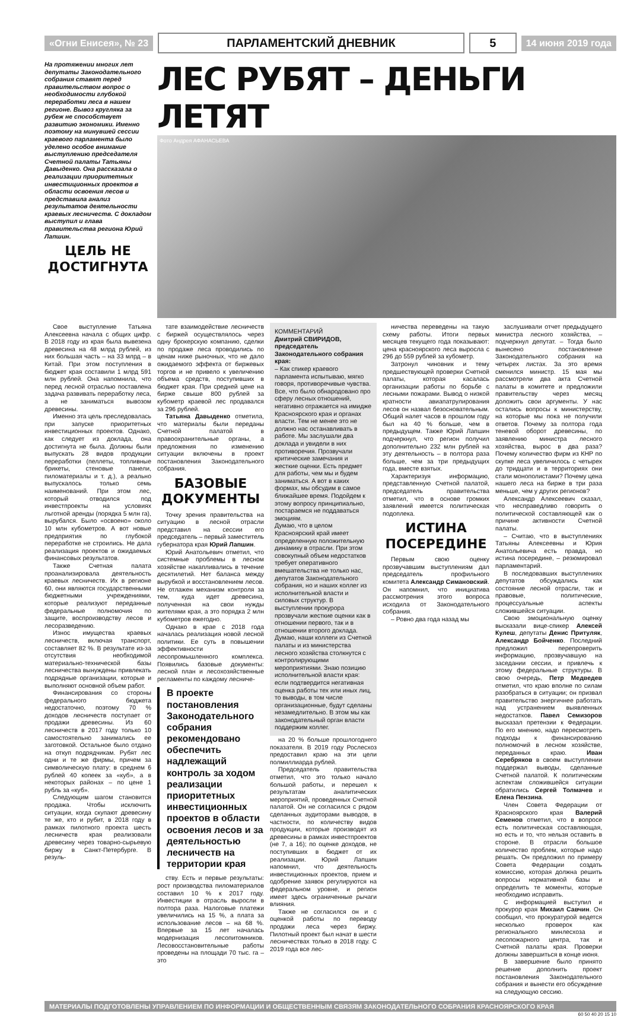«Огни Енисея», № 23
ПАРЛАМЕНТСКИЙ ДНЕВНИК 5
14 июня 2019 года
На протяжении многих лет депутаты Законодательного собрания ставят перед правительством вопрос о необходимости глубокой переработки леса в нашем регионе. Вывоз кругляка за рубеж не способствует развитию экономики. Именно поэтому на минувшей сессии краевого парламента было уделено особое внимание выступлению председателя Счетной палаты Татьяны Давыденко. Она рассказала о реализации приоритетных инвестиционных проектов в области освоения лесов и представила анализ результатов деятельности краевых лесничеств. С докладом выступил и глава правительства региона Юрий Лапшин.
ЦЕЛЬ НЕ ДОСТИГНУТА
ЛЕС РУБЯТ – ДЕНЬГИ ЛЕТЯТ
Фото Андрея АФАНАСЬЕВА
Свое выступление Татьяна Алексеевна начала с общих цифр. В 2018 году из края была вывезена древесина на 48 млрд рублей, из них большая часть – на 33 млрд – в Китай. При этом поступления в бюджет края составили 1 млрд 591 млн рублей. Она напомнила, что перед лесной отраслью поставлена задача развивать переработку леса, а не заниматься вывозом древесины.
Именно эта цель преследовалась при запуске приоритетных инвестиционных проектов. Однако, как следует из доклада, она достигнута не была. Должны были выпускать 28 видов продукции переработки (пеллеты, топливные брикеты, стеновые панели, пиломатериалы и т. д.), а реально выпускалось только семь наименований. При этом лес, который отводился под инвестпроекты на условиях льготной аренды (порядка 5 млн га), вырубался. Было «освоено» около 10 млн кубометров. А вот новые предприятия по глубокой переработке не строились. Не дала реализация проектов и ожидаемых финансовых результатов.
Также Счетная палата проанализировала деятельность краевых лесничеств. Их в регионе 60, они являются государственными бюджетными учреждениями, которые реализуют переданные федеральные полномочия по защите, воспроизводству лесов и лесоразведению.
Износ имущества краевых лесничеств, включая транспорт, составляет 82 %. В результате из-за отсутствия необходимой материально-технической базы лесничества вынуждены привлекать подрядные организации, которые и выполняют основной объем работ.
Финансирования со стороны федерального бюджета недостаточно, поэтому 70 % доходов лесничеств поступает от продажи древесины. Из 60 лесничеств в 2017 году только 10 самостоятельно занимались ее заготовкой. Остальное было отдано на откуп подрядчикам. Рубят лес одни и те же фирмы, причем за символическую плату: в среднем 6 рублей 40 копеек за «куб», а в некоторых районах – по цене 1 рубль за «куб».
Следующим шагом становится продажа. Чтобы исключить ситуации, когда скупают древесину те же, кто и рубит, в 2018 году в рамках пилотного проекта шесть лесничеств края реализовали древесину через товарно-сырьевую биржу в Санкт-Петербурге. В резуль-
тате взаимодействие лесничеств с биржей осуществлялось через одну брокерскую компанию, сделки по продаже леса проводились по ценам ниже рыночных, что не дало ожидаемого эффекта от биржевых торгов и не привело к увеличению объема средств, поступивших в бюджет края. При средней цене на бирже свыше 800 рублей за кубометр краевой лес продавался за 296 рублей.
Татьяна Давыденко отметила, что материалы были переданы Счетной палатой в правоохранительные органы, а предложения по изменению ситуации включены в проект постановления Законодательного собрания.
БАЗОВЫЕ ДОКУМЕНТЫ
Точку зрения правительства на ситуацию в лесной отрасли представил на сессии его председатель – первый заместитель губернатора края Юрий Лапшин.
Юрий Анатольевич отметил, что системные проблемы в лесном хозяйстве накапливались в течение десятилетий. Нет баланса между вырубкой и восстановлением лесов. Не отлажен механизм контроля за тем, куда идет древесина, полученная на свои нужды жителями края, а это порядка 2 млн кубометров ежегодно.
Однако в крае с 2018 года началась реализация новой лесной политики. Ее суть в повышении эффективности лесопромышленного комплекса. Появились базовые документы: лесной план и лесохозяйственные регламенты по каждому лесниче-
В проекте постановления Законодательного собрания рекомендовано обеспечить надлежащий контроль за ходом реализации приоритетных инвестиционных проектов в области освоения лесов и за деятельностью лесничеств на территории края
ству. Есть и первые результаты: рост производства пиломатериалов составил 10 % к 2017 году. Инвестиции в отрасль выросли в полтора раза. Налоговые платежи увеличились на 15 %, а плата за использование лесов – на 68 %. Впервые за 15 лет началась модернизация лесопитомников. Лесовосстановительные работы проведены на площади 70 тыс. га – это
КОММЕНТАРИЙ
Дмитрий СВИРИДОВ, председатель Законодательного собрания края:
– Как спикер краевого парламента испытываю, мягко говоря, противоречивые чувства. Все, что было обнародовано про сферу лесных отношений, негативно отражается на имидже Красноярского края и органах власти. Тем не менее это не должно нас останавливать в работе. Мы заслушали два доклада и увидели в них противоречия. Прозвучали критические замечания и жесткие оценки. Есть предмет для работы, чем мы и будем заниматься. А вот в каких формах, мы обсудим в самое ближайшее время. Подойдем к этому вопросу принципиально, постараемся не поддаваться эмоциям.
Думаю, что в целом Красноярский край имеет определенную положительную динамику в отрасли. При этом совокупный объем недостатков требует оперативного вмешательства не только нас, депутатов Законодательного собрания, но и наших коллег из исполнительной власти и силовых структур. В выступлении прокурора прозвучали жесткие оценки как в отношении первого, так и в отношении второго доклада. Думаю, наши коллеги из Счетной палаты и из министерства лесного хозяйства столкнутся с контролирующими мероприятиями. Знаю позицию исполнительной власти края: если подтвердится негативная оценка работы тех или иных лиц, то выводы, в том числе организационные, будут сделаны незамедлительно. В этом мы как законодательный орган власти поддержим коллег.
на 20 % больше прошлогоднего показателя. В 2019 году Рослесхоз предоставил краю на эти цели полмиллиарда рублей.
Председатель правительства отметил, что это только начало большой работы, и перешел к результатам аналитических мероприятий, проведенных Счетной палатой. Он не согласился с рядом сделанных аудиторами выводов, в частности, по количеству видов продукции, которые производят из древесины в рамках инвестпроектов (не 7, а 16); по оценке доходов, не поступивших в бюджет от их реализации. Юрий Лапшин напомнил, что деятельность инвестиционных проектов, прием и одобрение заявок регулируются на федеральном уровне, и регион имеет здесь ограниченные рычаги влияния.
Также не согласился он и с оценкой работы по переводу продажи леса через биржу. Пилотный проект был начат в шести лесничествах только в 2018 году. С 2019 года все лес-
ничества переведены на такую схему работы. Итоги первых месяцев текущего года показывают: цена красноярского леса выросла с 296 до 559 рублей за кубометр.
Затронул чиновник и тему предшествующей проверки Счетной палаты, которая касалась организации работы по борьбе с лесными пожарами. Вывод о низкой кратности авиапатрулирования лесов он назвал безосновательным. Общий налет часов в прошлом году был на 40 % больше, чем в предыдущем. Также Юрий Лапшин подчеркнул, что регион получил дополнительно 232 млн рублей на эту деятельность – в полтора раза больше, чем за три предыдущих года, вместе взятых.
Характеризуя информацию, представленную Счетной палатой, председатель правительства отметил, что в основе громких заявлений имеется политическая подоплека.
ИСТИНА ПОСЕРЕДИНЕ
Первым свою оценку прозвучавшим выступлениям дал председатель профильного комитета Александр Симановский. Он напомнил, что инициатива рассмотрения этого вопроса исходила от Законодательного собрания.
– Ровно два года назад мы
заслушивали отчет предыдущего министра лесного хозяйства, – подчеркнул депутат. – Тогда было вынесено постановление Законодательного собрания на четырех листах. За это время сменился министр. 15 мая мы рассмотрели два акта Счетной палаты в комитете и предложили правительству через месяц доложить свои аргументы. У нас остались вопросы к министерству, на которые мы пока не получили ответов. Почему за полтора года теневой оборот древесины, по заявлению министра лесного хозяйства, вырос в два раза? Почему количество фирм из КНР по скупке леса увеличилось с четырех до тридцати и в территориях они стали монополистами? Почему цена нашего леса на бирже в три раза меньше, чем у других регионов?
Александр Алексеевич сказал, что несправедливо говорить о политической составляющей как о причине активности Счетной палаты.
– Считаю, что в выступлениях Татьяны Алексеевны и Юрия Анатольевича есть правда, но истина посередине, – резюмировал парламентарий.
В последовавших выступлениях депутатов обсуждались как состояние лесной отрасли, так и правовые, политические, процессуальные аспекты сложившейся ситуации.
Свою эмоциональную оценку высказали вице-спикер Алексей Кулеш, депутаты Денис Притуляк, Александр Бойченко. Последний предложил перепроверить информацию, прозвучавшую на заседании сессии, и привлечь к этому федеральные структуры. В свою очередь, Петр Медведев отметил, что краю вполне по силам разобраться в ситуации; он призвал правительство энергичнее работать над устранением выявленных недостатков. Павел Семизоров высказал претензии к Федерации. По его мнению, надо пересмотреть подходы к финансированию полномочий в лесном хозяйстве, переданных краю. Иван Серебряков в своем выступлении поддержал выводы, сделанные Счетной палатой. К политическим аспектам сложившейся ситуации обратились Сергей Толмачев и Елена Пензина.
Член Совета Федерации от Красноярского края Валерий Семенов отметил, что в вопросе есть политическая составляющая, но есть и то, что нельзя оставить в стороне. В отрасли большое количество проблем, которые надо решать. Он предложил по примеру Совета Федерации создать комиссию, которая должна решить вопросы нормативной базы и определить те моменты, которые необходимо исправить.
С информацией выступил и прокурор края Михаил Савчин. Он сообщил, что прокуратурой ведется несколько проверок как регионального минлесхоза и лесопожарного центра, так и Счетной палаты края. Проверки должны завершиться в конце июня.
В завершение было принято решение дополнить проект постановления Законодательного собрания и вынести его обсуждение на следующую сессию.
МАТЕРИАЛЫ ПОДГОТОВЛЕНЫ УПРАВЛЕНИЕМ ПО ИНФОРМАЦИИ И ОБЩЕСТВЕННЫМ СВЯЗЯМ ЗАКОНОДАТЕЛЬНОГО СОБРАНИЯ КРАСНОЯРСКОГО КРАЯ
60 50 40 20 15 10